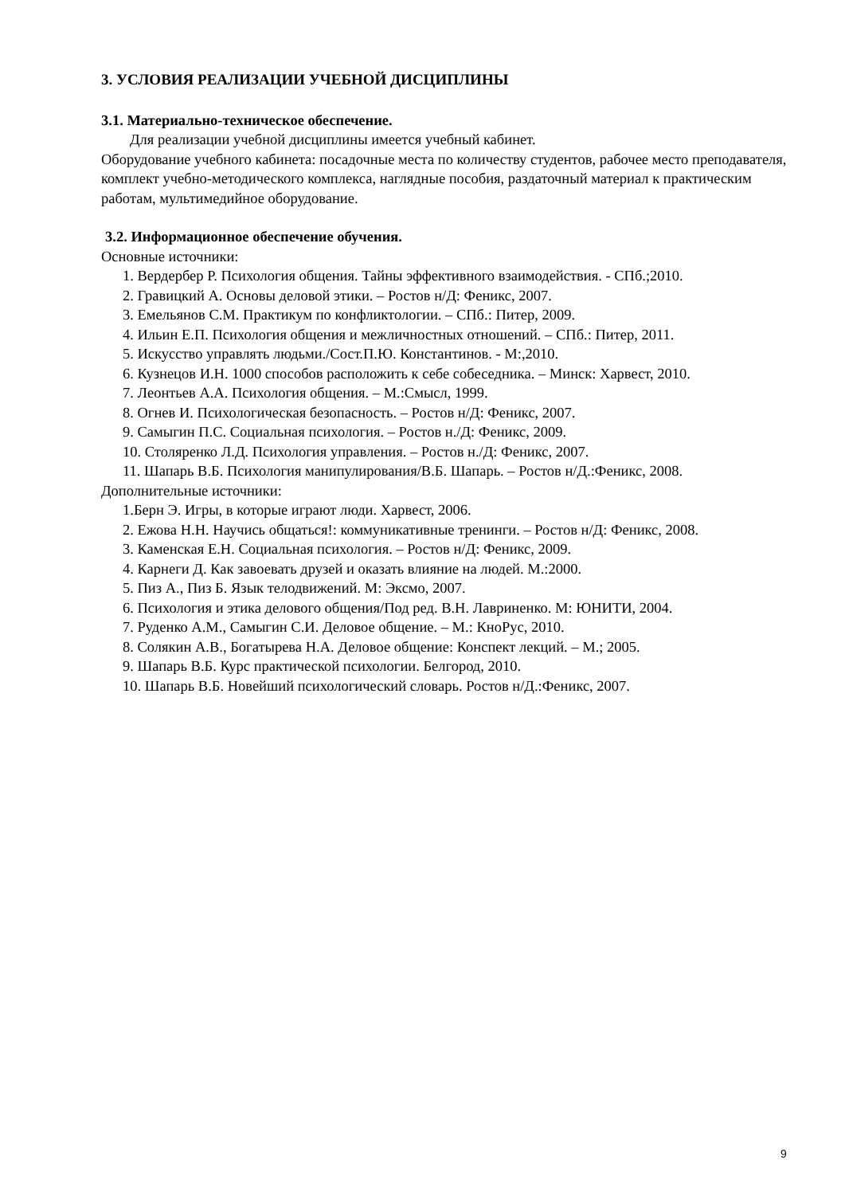3. УСЛОВИЯ РЕАЛИЗАЦИИ УЧЕБНОЙ ДИСЦИПЛИНЫ
3.1. Материально-техническое обеспечение.
Для реализации учебной дисциплины имеется учебный кабинет.
Оборудование учебного кабинета: посадочные места по количеству студентов, рабочее место преподавателя, комплект учебно-методического комплекса, наглядные пособия, раздаточный материал к практическим работам, мультимедийное оборудование.
3.2. Информационное обеспечение обучения.
Основные источники:
1. Вердербер Р. Психология общения. Тайны эффективного взаимодействия. - СПб.;2010.
2. Гравицкий А. Основы деловой этики. – Ростов н/Д: Феникс, 2007.
3. Емельянов С.М. Практикум по конфликтологии. – СПб.: Питер, 2009.
4. Ильин Е.П. Психология общения и межличностных отношений. – СПб.: Питер, 2011.
5. Искусство управлять людьми./Сост.П.Ю. Константинов. - М:,2010.
6. Кузнецов И.Н. 1000 способов расположить к себе собеседника. – Минск: Харвест, 2010.
7. Леонтьев А.А. Психология общения. – М.:Смысл, 1999.
8. Огнев И. Психологическая безопасность. – Ростов н/Д: Феникс, 2007.
9. Самыгин П.С. Социальная психология. – Ростов н./Д: Феникс, 2009.
10. Столяренко Л.Д. Психология управления. – Ростов н./Д: Феникс, 2007.
11. Шапарь В.Б. Психология манипулирования/В.Б. Шапарь. – Ростов н/Д.:Феникс, 2008.
Дополнительные источники:
1.Берн Э. Игры, в которые играют люди. Харвест, 2006.
2. Ежова Н.Н. Научись общаться!: коммуникативные тренинги. – Ростов н/Д: Феникс, 2008.
3. Каменская Е.Н. Социальная психология. – Ростов н/Д: Феникс, 2009.
4. Карнеги Д. Как завоевать друзей и оказать влияние на людей. М.:2000.
5. Пиз А., Пиз Б. Язык телодвижений. М: Эксмо, 2007.
6. Психология и этика делового общения/Под ред. В.Н. Лавриненко. М: ЮНИТИ, 2004.
7. Руденко А.М., Самыгин С.И. Деловое общение. – М.: КноРус, 2010.
8. Солякин А.В., Богатырева Н.А. Деловое общение: Конспект лекций. – М.; 2005.
9. Шапарь В.Б. Курс практической психологии. Белгород, 2010.
10. Шапарь В.Б. Новейший психологический словарь. Ростов н/Д.:Феникс, 2007.
9